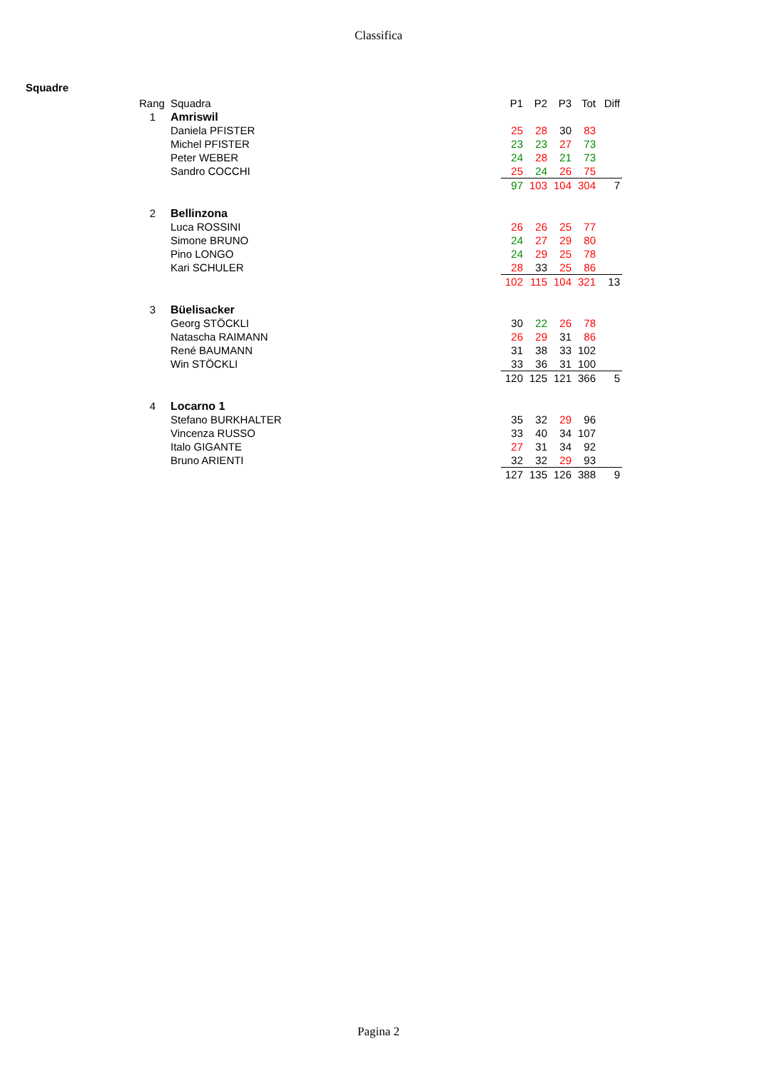Classifica
Squadre
| Rang | Squadra | P1 | P2 | P3 | Tot | Diff |
| --- | --- | --- | --- | --- | --- | --- |
| 1 | Amriswil | | | | | |
| | Daniela PFISTER | 25 | 28 | 30 | 83 | |
| | Michel PFISTER | 23 | 23 | 27 | 73 | |
| | Peter WEBER | 24 | 28 | 21 | 73 | |
| | Sandro COCCHI | 25 | 24 | 26 | 75 | |
| | | 97 | 103 | 104 | 304 | 7 |
| 2 | Bellinzona | | | | | |
| | Luca ROSSINI | 26 | 26 | 25 | 77 | |
| | Simone BRUNO | 24 | 27 | 29 | 80 | |
| | Pino LONGO | 24 | 29 | 25 | 78 | |
| | Kari SCHULER | 28 | 33 | 25 | 86 | |
| | | 102 | 115 | 104 | 321 | 13 |
| 3 | Büelisacker | | | | | |
| | Georg STÖCKLI | 30 | 22 | 26 | 78 | |
| | Natascha RAIMANN | 26 | 29 | 31 | 86 | |
| | René BAUMANN | 31 | 38 | 33 | 102 | |
| | Win STÖCKLI | 33 | 36 | 31 | 100 | |
| | | 120 | 125 | 121 | 366 | 5 |
| 4 | Locarno 1 | | | | | |
| | Stefano BURKHALTER | 35 | 32 | 29 | 96 | |
| | Vincenza RUSSO | 33 | 40 | 34 | 107 | |
| | Italo GIGANTE | 27 | 31 | 34 | 92 | |
| | Bruno ARIENTI | 32 | 32 | 29 | 93 | |
| | | 127 | 135 | 126 | 388 | 9 |
Pagina 2